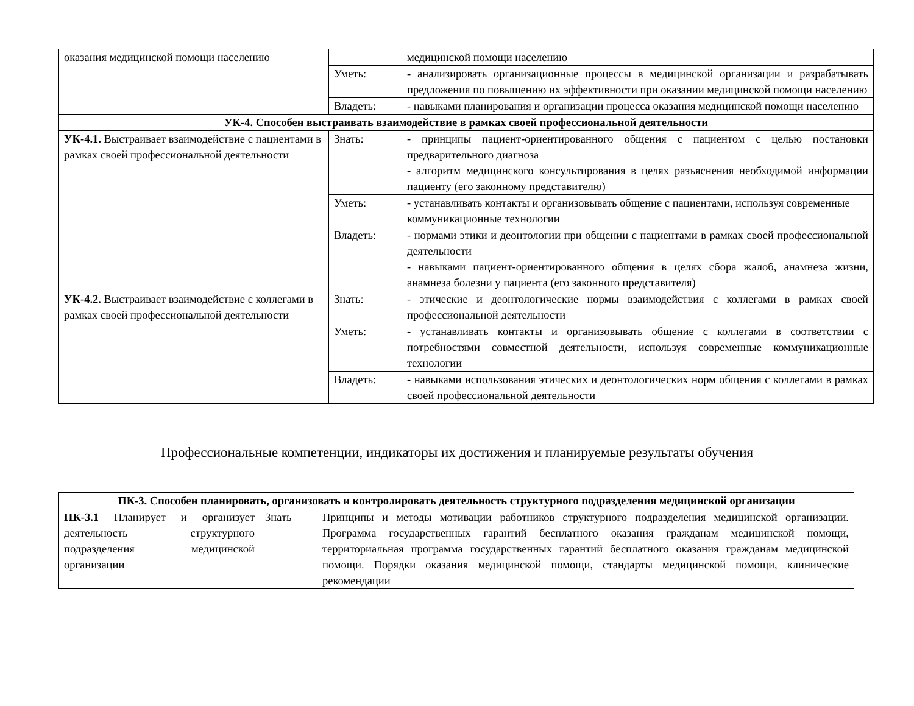| оказания медицинской помощи населению | | медицинской помощи населению |
| | Уметь: | - анализировать организационные процессы в медицинской организации и разрабатывать предложения по повышению их эффективности при оказании медицинской помощи населению |
| | Владеть: | - навыками планирования и организации процесса оказания медицинской помощи населению |
| УК-4. Способен выстраивать взаимодействие в рамках своей профессиональной деятельности | | |
| УК-4.1. Выстраивает взаимодействие с пациентами в рамках своей профессиональной деятельности | Знать: | - принципы пациент-ориентированного общения с пациентом с целью постановки предварительного диагноза - алгоритм медицинского консультирования в целях разъяснения необходимой информации пациенту (его законному представителю) |
| | Уметь: | - устанавливать контакты и организовывать общение с пациентами, используя современные коммуникационные технологии |
| | Владеть: | - нормами этики и деонтологии при общении с пациентами в рамках своей профессиональной деятельности - навыками пациент-ориентированного общения в целях сбора жалоб, анамнеза жизни, анамнеза болезни у пациента (его законного представителя) |
| УК-4.2. Выстраивает взаимодействие с коллегами в рамках своей профессиональной деятельности | Знать: | - этические и деонтологические нормы взаимодействия с коллегами в рамках своей профессиональной деятельности |
| | Уметь: | - устанавливать контакты и организовывать общение с коллегами в соответствии с потребностями совместной деятельности, используя современные коммуникационные технологии |
| | Владеть: | - навыками использования этических и деонтологических норм общения с коллегами в рамках своей профессиональной деятельности |
Профессиональные компетенции, индикаторы их достижения и планируемые результаты обучения
| ПК-3. Способен планировать, организовать и контролировать деятельность структурного подразделения медицинской организации | | |
| --- | --- | --- |
| ПК-3.1 Планирует и организует деятельность структурного подразделения медицинской организации | Знать | Принципы и методы мотивации работников структурного подразделения медицинской организации. Программа государственных гарантий бесплатного оказания гражданам медицинской помощи, территориальная программа государственных гарантий бесплатного оказания гражданам медицинской помощи. Порядки оказания медицинской помощи, стандарты медицинской помощи, клинические рекомендации |